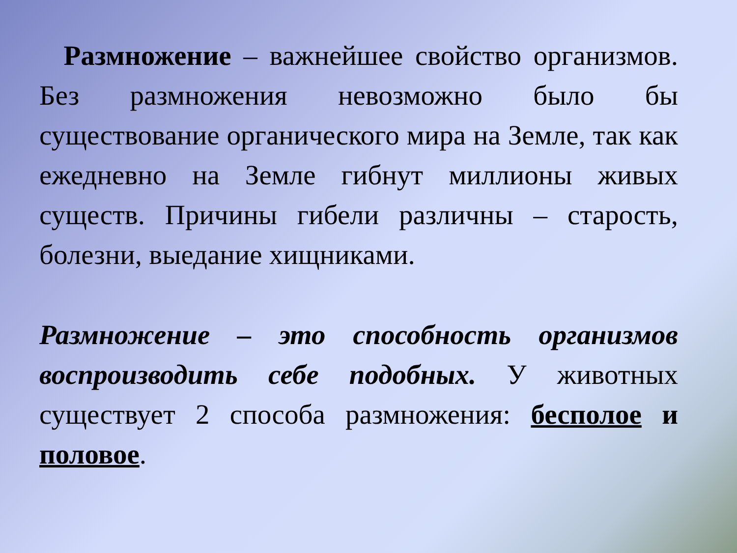Размножение – важнейшее свойство организмов. Без размножения невозможно было бы существование органического мира на Земле, так как ежедневно на Земле гибнут миллионы живых существ. Причины гибели различны – старость, болезни, выедание хищниками.
Размножение – это способность организмов воспроизводить себе подобных. У животных существует 2 способа размножения: бесполое и половое.